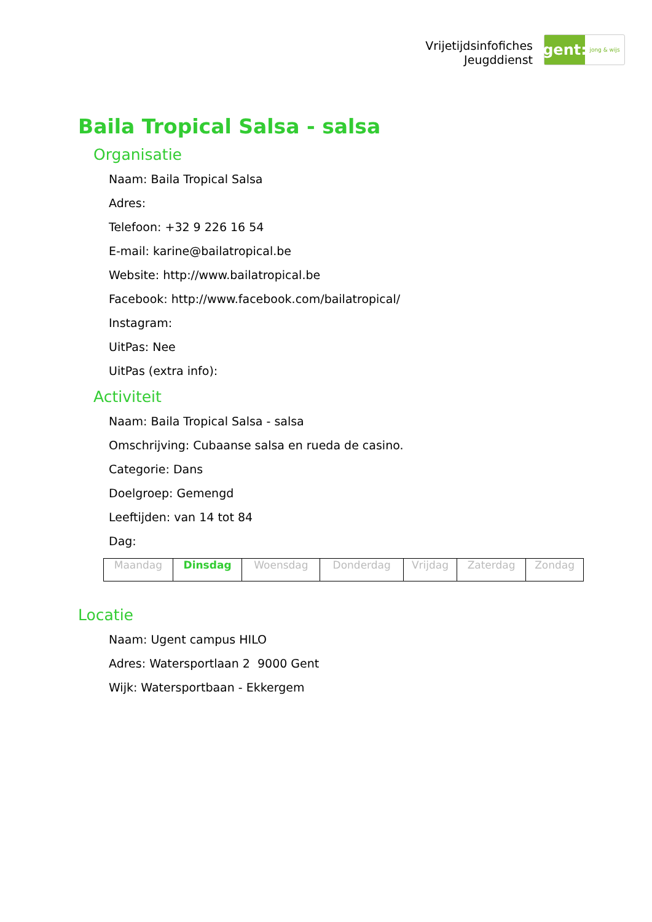Vrijetijdsinfofiches
Jeugddienst
gent:
jong & wijs
Baila Tropical Salsa - salsa
Organisatie
Naam: Baila Tropical Salsa
Adres:
Telefoon: +32 9 226 16 54
E-mail: karine@bailatropical.be
Website: http://www.bailatropical.be
Facebook: http://www.facebook.com/bailatropical/
Instagram:
UitPas: Nee
UitPas (extra info):
Activiteit
Naam: Baila Tropical Salsa - salsa
Omschrijving: Cubaanse salsa en rueda de casino.
Categorie: Dans
Doelgroep: Gemengd
Leeftijden: van 14 tot 84
Dag:
| Maandag | Dinsdag | Woensdag | Donderdag | Vrijdag | Zaterdag | Zondag |
Locatie
Naam: Ugent campus HILO
Adres: Watersportlaan 2 9000 Gent
Wijk: Watersportbaan - Ekkergem